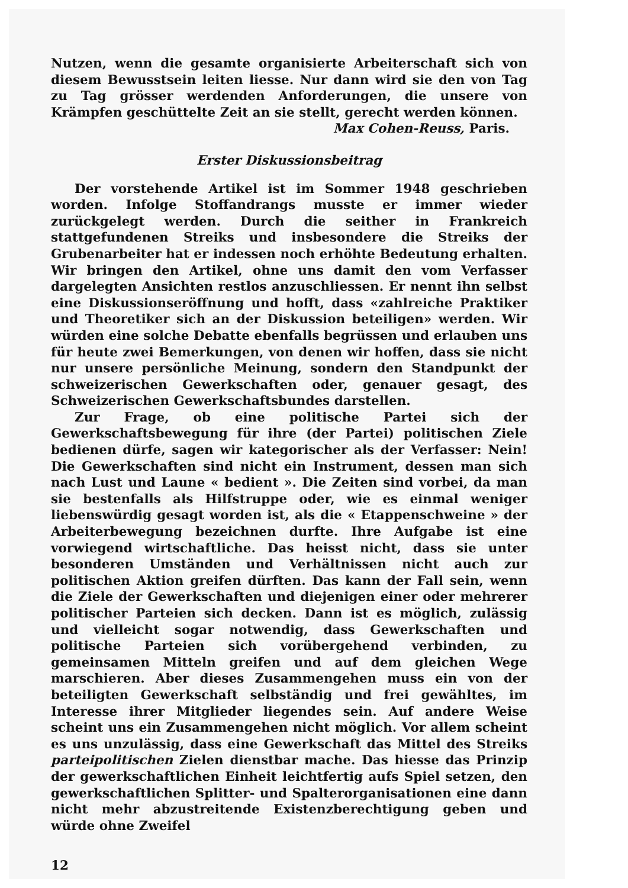Nutzen, wenn die gesamte organisierte Arbeiterschaft sich von diesem Bewusstsein leiten liesse. Nur dann wird sie den von Tag zu Tag grösser werdenden Anforderungen, die unsere von Krämpfen geschüttelte Zeit an sie stellt, gerecht werden können.
Max Cohen-Reuss, Paris.
Erster Diskussionsbeitrag
Der vorstehende Artikel ist im Sommer 1948 geschrieben worden. Infolge Stoffandrangs musste er immer wieder zurückgelegt werden. Durch die seither in Frankreich stattgefundenen Streiks und insbesondere die Streiks der Grubenarbeiter hat er indessen noch erhöhte Bedeutung erhalten. Wir bringen den Artikel, ohne uns damit den vom Verfasser dargelegten Ansichten restlos anzuschliessen. Er nennt ihn selbst eine Diskussionseröffnung und hofft, dass «zahlreiche Praktiker und Theoretiker sich an der Diskussion beteiligen» werden. Wir würden eine solche Debatte ebenfalls begrüssen und erlauben uns für heute zwei Bemerkungen, von denen wir hoffen, dass sie nicht nur unsere persönliche Meinung, sondern den Standpunkt der schweizerischen Gewerkschaften oder, genauer gesagt, des Schweizerischen Gewerkschaftsbundes darstellen.
Zur Frage, ob eine politische Partei sich der Gewerkschaftsbewegung für ihre (der Partei) politischen Ziele bedienen dürfe, sagen wir kategorischer als der Verfasser: Nein! Die Gewerkschaften sind nicht ein Instrument, dessen man sich nach Lust und Laune « bedient ». Die Zeiten sind vorbei, da man sie bestenfalls als Hilfstruppe oder, wie es einmal weniger liebenswürdig gesagt worden ist, als die « Etappenschweine » der Arbeiterbewegung bezeichnen durfte. Ihre Aufgabe ist eine vorwiegend wirtschaftliche. Das heisst nicht, dass sie unter besonderen Umständen und Verhältnissen nicht auch zur politischen Aktion greifen dürften. Das kann der Fall sein, wenn die Ziele der Gewerkschaften und diejenigen einer oder mehrerer politischer Parteien sich decken. Dann ist es möglich, zulässig und vielleicht sogar notwendig, dass Gewerkschaften und politische Parteien sich vorübergehend verbinden, zu gemeinsamen Mitteln greifen und auf dem gleichen Wege marschieren. Aber dieses Zusammengehen muss ein von der beteiligten Gewerkschaft selbständig und frei gewähltes, im Interesse ihrer Mitglieder liegendes sein. Auf andere Weise scheint uns ein Zusammengehen nicht möglich. Vor allem scheint es uns unzulässig, dass eine Gewerkschaft das Mittel des Streiks parteipolitischen Zielen dienstbar mache. Das hiesse das Prinzip der gewerkschaftlichen Einheit leichtfertig aufs Spiel setzen, den gewerkschaftlichen Splitter- und Spalterorganisationen eine dann nicht mehr abzustreitende Existenzberechtigung geben und würde ohne Zweifel
12